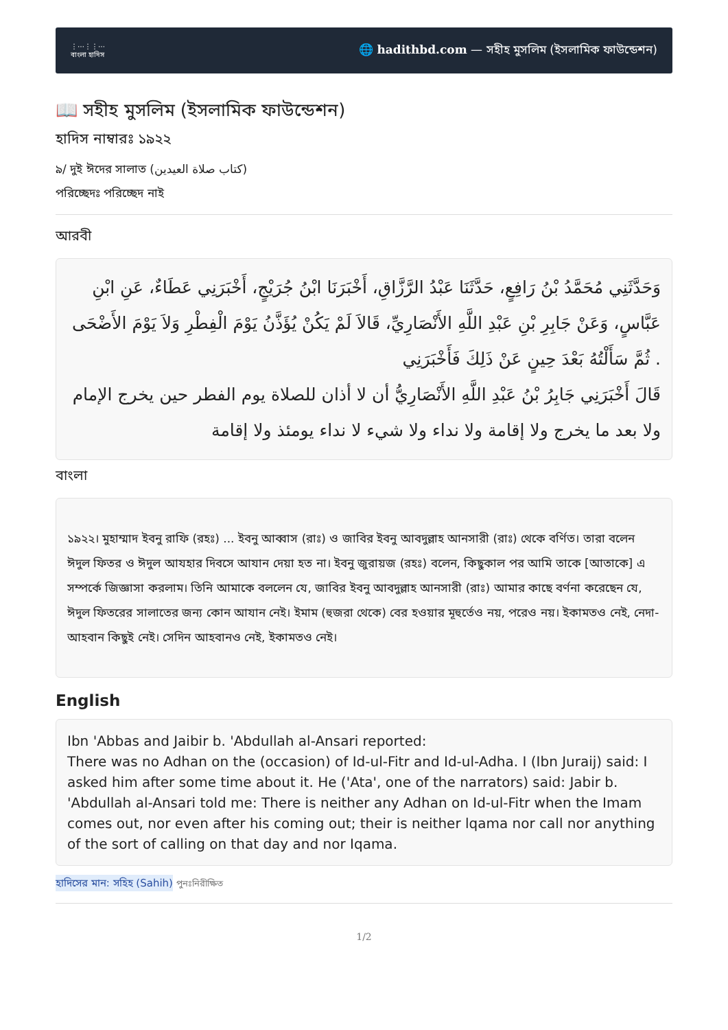⋮⋯⋮⋮⋯
বাংলা হাদিস
🌐 hadithbd.com — সহীহ মুসলিম (ইসলামিক ফাউন্ডেশন)
📖 সহীহ মুসলিম (ইসলামিক ফাউন্ডেশন)
হাদিস নাম্বারঃ ১৯২২
৯/ দুই ঈদের সালাত (كتاب صلاة العيدين)
পরিচ্ছেদঃ পরিচ্ছেদ নাই
আরবী
وَحَدَّثَنِي مُحَمَّدُ بْنُ رَافِعٍ، حَدَّثَنَا عَبْدُ الرَّزَّاقِ، أَخْبَرَنَا ابْنُ جُرَيْجٍ، أَخْبَرَنِي عَطَاءٌ، عَنِ ابْنِ عَبَّاسٍ، وَعَنْ جَابِرِ بْنِ عَبْدِ اللَّهِ الأَنْصَارِيِّ، قَالاَ لَمْ يَكُنْ يُؤَذَّنُ يَوْمَ الْفِطْرِ وَلاَ يَوْمَ الأَضْحَى . ثُمَّ سَأَلْتُهُ بَعْدَ حِينٍ عَنْ ذَلِكَ فَأَخْبَرَنِي
قَالَ أَخْبَرَنِي جَابِرُ بْنُ عَبْدِ اللَّهِ الأَنْصَارِيُّ أن لا أذان للصلاة يوم الفطر حين يخرج الإمام ولا بعد ما يخرج ولا إقامة ولا نداء ولا شيء لا نداء يومئذ ولا إقامة
বাংলা
১৯২২। মুহাম্মাদ ইবনু রাফি (রহঃ) ... ইবনু আব্বাস (রাঃ) ও জাবির ইবনু আবদুল্লাহ আনসারী (রাঃ) থেকে বর্ণিত। তারা বলেন ঈদুল ফিতর ও ঈদুল আযহার দিবসে আযান দেয়া হত না। ইবনু জুরায়জ (রহঃ) বলেন, কিছুকাল পর আমি তাকে [আতাকে] এ সম্পর্কে জিজ্ঞাসা করলাম। তিনি আমাকে বললেন যে, জাবির ইবনু আবদুল্লাহ আনসারী (রাঃ) আমার কাছে বর্ণনা করেছেন যে, ঈদুল ফিতরের সালাতের জন্য কোন আযান নেই। ইমাম (হুজরা থেকে) বের হওয়ার মূহুর্তেও নয়, পরেও নয়। ইকামতও নেই, নেদা-আহবান কিছুই নেই। সেদিন আহবানও নেই, ইকামতও নেই।
English
Ibn 'Abbas and Jaibir b. 'Abdullah al-Ansari reported:
There was no Adhan on the (occasion) of Id-ul-Fitr and Id-ul-Adha. I (Ibn Juraij) said: I asked him after some time about it. He ('Ata', one of the narrators) said: Jabir b. 'Abdullah al-Ansari told me: There is neither any Adhan on Id-ul-Fitr when the Imam comes out, nor even after his coming out; their is neither lqama nor call nor anything of the sort of calling on that day and nor Iqama.
হাদিসের মান: সহিহ (Sahih) পুনঃনিরীক্ষিত
1/2